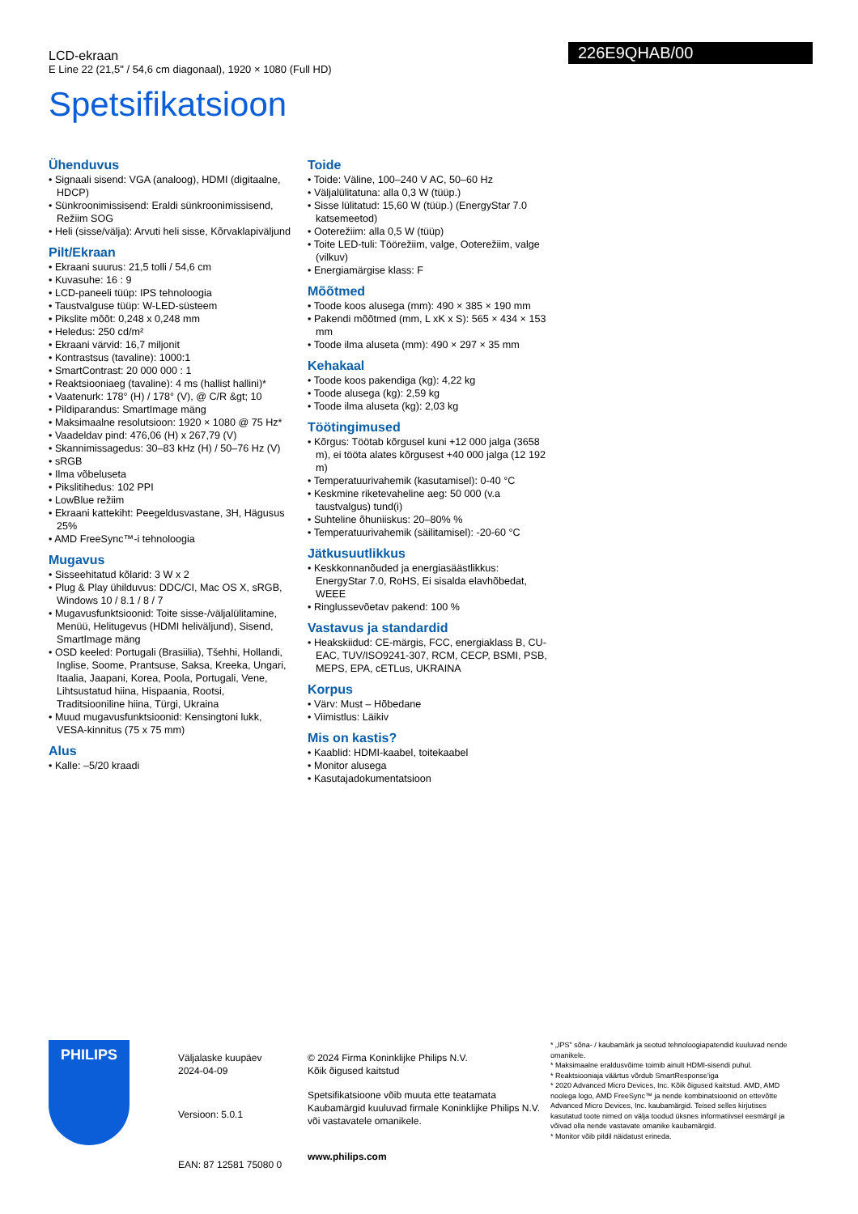LCD-ekraan
E Line 22 (21,5" / 54,6 cm diagonaal), 1920 × 1080 (Full HD)
Spetsifikatsioon
226E9QHAB/00
Ühenduvus
• Signaali sisend: VGA (analoog), HDMI (digitaalne, HDCP)
• Sünkroonimissisend: Eraldi sünkroonimissisend, Režiim SOG
• Heli (sisse/välja): Arvuti heli sisse, Kõrvaklapiväljund
Pilt/Ekraan
• Ekraani suurus: 21,5 tolli / 54,6 cm
• Kuvasuhe: 16 : 9
• LCD-paneeli tüüp: IPS tehnoloogia
• Taustvalguse tüüp: W-LED-süsteem
• Pikslite mõõt: 0,248 x 0,248 mm
• Heledus: 250 cd/m²
• Ekraani värvid: 16,7 miljonit
• Kontrastsus (tavaline): 1000:1
• SmartContrast: 20 000 000 : 1
• Reaktsiooniaeg (tavaline): 4 ms (hallist hallini)*
• Vaatenurk: 178° (H) / 178° (V), @ C/R &gt; 10
• Pildiparandus: SmartImage mäng
• Maksimaalne resolutsioon: 1920 × 1080 @ 75 Hz*
• Vaadeldav pind: 476,06 (H) x 267,79 (V)
• Skannimissagedus: 30–83 kHz (H) / 50–76 Hz (V)
• sRGB
• Ilma võbeluseta
• Pikslitihedus: 102 PPI
• LowBlue režiim
• Ekraani kattekiht: Peegeldusvastane, 3H, Hägusus 25%
• AMD FreeSync™-i tehnoloogia
Mugavus
• Sisseehitatud kõlarid: 3 W x 2
• Plug & Play ühilduvus: DDC/CI, Mac OS X, sRGB, Windows 10 / 8.1 / 8 / 7
• Mugavusfunktsioonid: Toite sisse-/väljalülitamine, Menüü, Helitugevus (HDMI heliväljund), Sisend, SmartImage mäng
• OSD keeled: Portugali (Brasiilia), Tšehhi, Hollandi, Inglise, Soome, Prantsuse, Saksa, Kreeka, Ungari, Itaalia, Jaapani, Korea, Poola, Portugali, Vene, Lihtsustatud hiina, Hispaania, Rootsi, Traditsiooniline hiina, Türgi, Ukraina
• Muud mugavusfunktsioonid: Kensingtoni lukk, VESA-kinnitus (75 x 75 mm)
Alus
• Kalle: –5/20 kraadi
Toide
• Toide: Väline, 100–240 V AC, 50–60 Hz
• Väljalülitatuna: alla 0,3 W (tüüp.)
• Sisse lülitatud: 15,60 W (tüüp.) (EnergyStar 7.0 katsemeetod)
• Ooterežiim: alla 0,5 W (tüüp)
• Toite LED-tuli: Töörežiim, valge, Ooterežiim, valge (vilkuv)
• Energiamärgise klass: F
Mõõtmed
• Toode koos alusega (mm): 490 × 385 × 190 mm
• Pakendi mõõtmed (mm, L xK x S): 565 × 434 × 153 mm
• Toode ilma aluseta (mm): 490 × 297 × 35 mm
Kehakaal
• Toode koos pakendiga (kg): 4,22 kg
• Toode alusega (kg): 2,59 kg
• Toode ilma aluseta (kg): 2,03 kg
Töötingimused
• Kõrgus: Töötab kõrgusel kuni +12 000 jalga (3658 m), ei tööta alates kõrgusest +40 000 jalga (12 192 m)
• Temperatuurivahemik (kasutamisel): 0-40 °C
• Keskmine riketevaheline aeg: 50 000 (v.a taustvalgus) tund(i)
• Suhteline õhuniiskus: 20–80% %
• Temperatuurivahemik (säilitamisel): -20-60 °C
Jätkusuutlikkus
• Keskkonnanõuded ja energiasäästlikkus: EnergyStar 7.0, RoHS, Ei sisalda elavhõbedat, WEEE
• Ringlussevõetav pakend: 100 %
Vastavus ja standardid
• Heakskiidud: CE-märgis, FCC, energiaklass B, CU-EAC, TUV/ISO9241-307, RCM, CECP, BSMI, PSB, MEPS, EPA, cETLus, UKRAINA
Korpus
• Värv: Must – Hõbedane
• Viimistlus: Läikiv
Mis on kastis?
• Kaablid: HDMI-kaabel, toitekaabel
• Monitor alusega
• Kasutajadokumentatsioon
PHILIPS
Väljalaske kuupäev
2024-04-09
Versioon: 5.0.1
EAN: 87 12581 75080 0
© 2024 Firma Koninklijke Philips N.V.
Kõik õigused kaitstud
Spetsifikatsioone võib muuta ette teatamata Kaubamärgid kuuluvad firmale Koninklijke Philips N.V. või vastavatele omanikele.
www.philips.com
* „IPS" sõna- / kaubamärk ja seotud tehnoloogiapatendid kuuluvad nende omanikele.
* Maksimaalne eraldusvõime toimib ainult HDMI-sisendi puhul.
* Reaktsiooniaja väärtus võrdub SmartResponse'iga
* 2020 Advanced Micro Devices, Inc. Kõik õigused kaitstud. AMD, AMD noolega logo, AMD FreeSync™ ja nende kombinatsioonid on ettevõtte Advanced Micro Devices, Inc. kaubamärgid. Teised selles kirjutises kasutatud toote nimed on välja toodud üksnes informatiivsel eesmärgil ja võivad olla nende vastavate omanike kaubamärgid.
* Monitor võib pildil näidatust erineda.